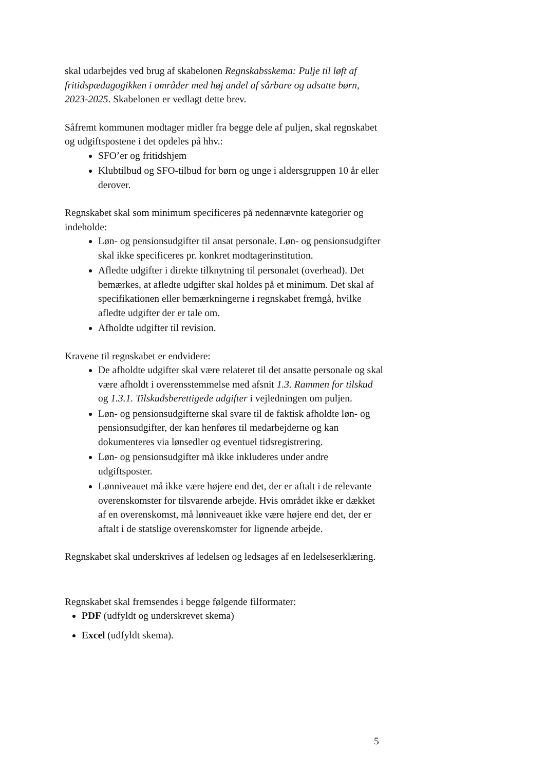skal udarbejdes ved brug af skabelonen Regnskabsskema: Pulje til løft af fritidspædagogikken i områder med høj andel af sårbare og udsatte børn, 2023-2025. Skabelonen er vedlagt dette brev.
Såfremt kommunen modtager midler fra begge dele af puljen, skal regnskabet og udgiftspostene i det opdeles på hhv.:
SFO’er og fritidshjem
Klubtilbud og SFO-tilbud for børn og unge i aldersgruppen 10 år eller derover.
Regnskabet skal som minimum specificeres på nedennævnte kategorier og indeholde:
Løn- og pensionsudgifter til ansat personale. Løn- og pensionsudgifter skal ikke specificeres pr. konkret modtagerinstitution.
Afledte udgifter i direkte tilknytning til personalet (overhead). Det bemærkes, at afledte udgifter skal holdes på et minimum. Det skal af specifikationen eller bemærkningerne i regnskabet fremgå, hvilke afledte udgifter der er tale om.
Afholdte udgifter til revision.
Kravene til regnskabet er endvidere:
De afholdte udgifter skal være relateret til det ansatte personale og skal være afholdt i overensstemmelse med afsnit 1.3. Rammen for tilskud og 1.3.1. Tilskudsberettigede udgifter i vejledningen om puljen.
Løn- og pensionsudgifterne skal svare til de faktisk afholdte løn- og pensionsudgifter, der kan henføres til medarbejderne og kan dokumenteres via lønsedler og eventuel tidsregistrering.
Løn- og pensionsudgifter må ikke inkluderes under andre udgiftsposter.
Lønniveauet må ikke være højere end det, der er aftalt i de relevante overenskomster for tilsvarende arbejde. Hvis området ikke er dækket af en overenskomst, må lønniveauet ikke være højere end det, der er aftalt i de statslige overenskomster for lignende arbejde.
Regnskabet skal underskrives af ledelsen og ledsages af en ledelseserklæring.
Regnskabet skal fremsendes i begge følgende filformater:
PDF (udfyldt og underskrevet skema)
Excel (udfyldt skema).
5